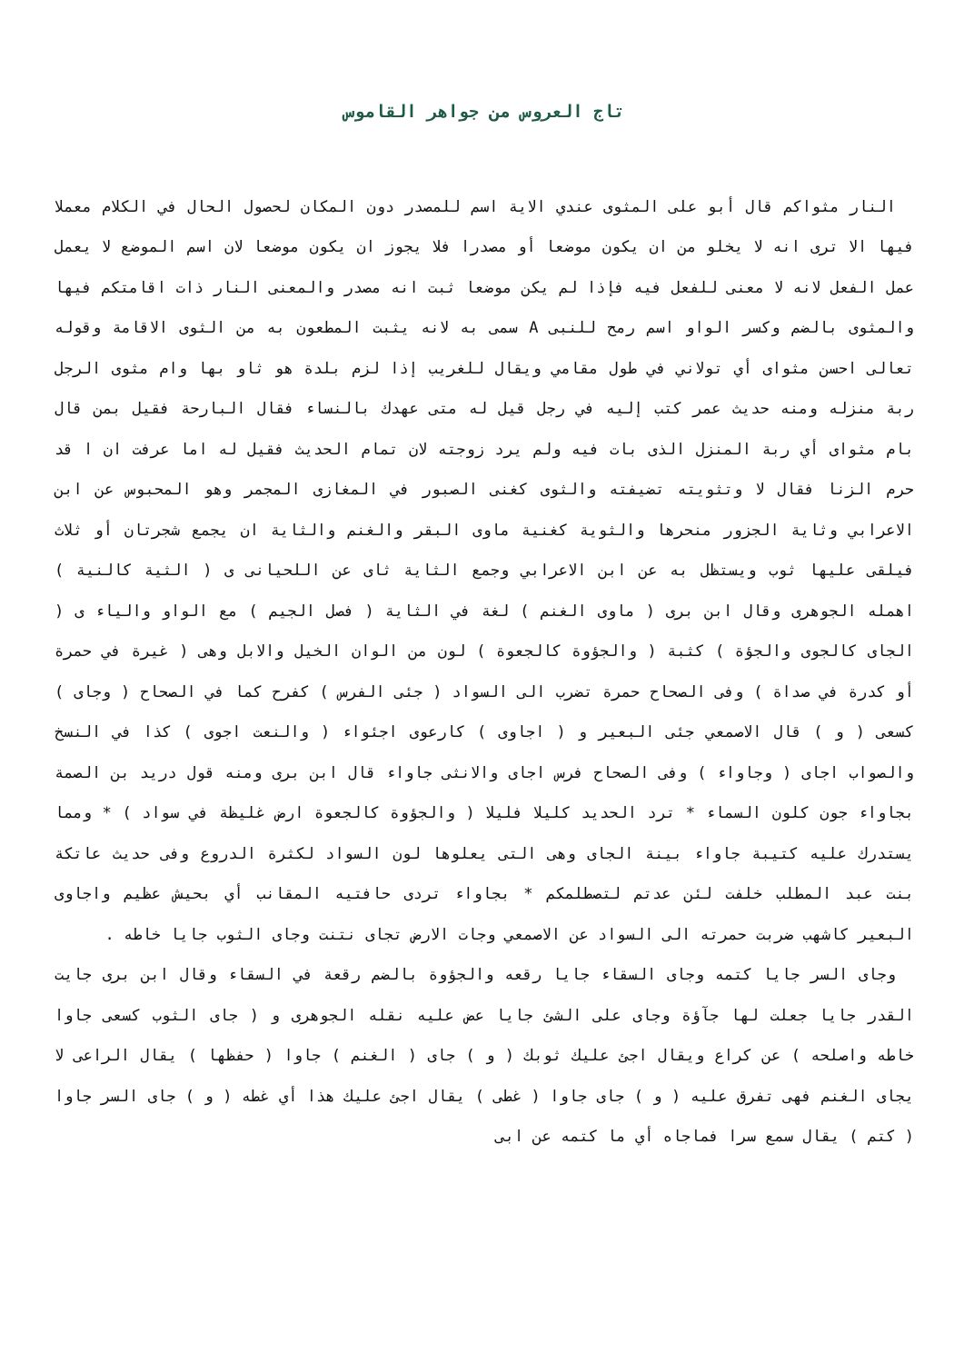تاج العروس من جواهر القاموس
النار مثواكم قال أبو على المثوى عندي الاية اسم للمصدر دون المكان لحصول الحال في الكلام معملا فيها الا ترى انه لا يخلو من ان يكون موضعا أو مصدرا فلا يجوز ان يكون موضعا لان اسم الموضع لا يعمل عمل الفعل لانه لا معنى للفعل فيه فإذا لم يكن موضعا ثبت انه مصدر والمعنى النار ذات اقامتكم فيها والمثوى بالضم وكسر الواو اسم رمح للنبى A سمى به لانه يثبت المطعون به من الثوى الاقامة وقوله تعالى احسن مثواى أي تولاني في طول مقامي ويقال للغريب إذا لزم بلدة هو ثاو بها وام مثوى الرجل ربة منزله ومنه حديث عمر كتب إليه في رجل قيل له متى عهدك بالنساء فقال البارحة فقيل بمن قال بام مثواى أي ربة المنزل الذى بات فيه ولم يرد زوجته لان تمام الحديث فقيل له اما عرفت ان ا قد حرم الزنا فقال لا وتثويته تضيفته والثوى كغنى الصبور في المغازى المجمر وهو المحبوس عن ابن الاعرابي وثاية الجزور منحرها والثوية كغنية ماوى البقر والغنم والثاية ان يجمع شجرتان أو ثلاث فيلقى عليها ثوب ويستظل به عن ابن الاعرابي وجمع الثاية ثاى عن اللحيانى ى ( الثية كالنية ) اهمله الجوهرى وقال ابن برى ( ماوى الغنم ) لغة في الثاية ( فصل الجيم ) مع الواو والياء ى ( الجاى كالجوى والجؤة ) كثبة ( والجؤوة كالجعوة ) لون من الوان الخيل والابل وهى ( غيرة في حمرة أو كدرة في صداة ) وفى الصحاح حمرة تضرب الى السواد ( جئى الفرس ) كفرح كما في الصحاح ( وجاى ) كسعى ( و ) قال الاصمعي جئى البعير و ( اجاوى ) كارعوى اجئواء ( والنعت اجوى ) كذا في النسخ والصواب اجاى ( وجاواء ) وفى الصحاح فرس اجاى والانثى جاواء قال ابن برى ومنه قول دريد بن الصمة بجاواء جون كلون السماء * ترد الحديد كليلا فليلا ( والجؤوة كالجعوة ارض غليظة في سواد ) * ومما يستدرك عليه كتيبة جاواء بينة الجاى وهى التى يعلوها لون السواد لكثرة الدروع وفى حديث عاتكة بنت عبد المطلب خلفت لئن عدتم لتصطلمكم * بجاواء تردى حافتيه المقانب أي بحيش عظيم واجاوى البعير كاشهب ضربت حمرته الى السواد عن الاصمعي وجات الارض تجاى نتنت وجاى الثوب جايا خاطه .
وجاى السر جايا كتمه وجاى السقاء جايا رقعه والجؤوة بالضم رقعة في السقاء وقال ابن برى جايت القدر جايا جعلت لها جآؤة وجاى على الشئ جايا عض عليه نقله الجوهرى و ( جاى الثوب كسعى جاوا خاطه واصلحه ) عن كراع ويقال اجئ عليك ثوبك ( و ) جاى ( الغنم ) جاوا ( حفظها ) يقال الراعى لا يجاى الغنم فهى تفرق عليه ( و ) جاى جاوا ( غطى ) يقال اجئ عليك هذا أي غطه ( و ) جاى السر جاوا ( كتم ) يقال سمع سرا فماجاه أي ما كتمه عن ابى